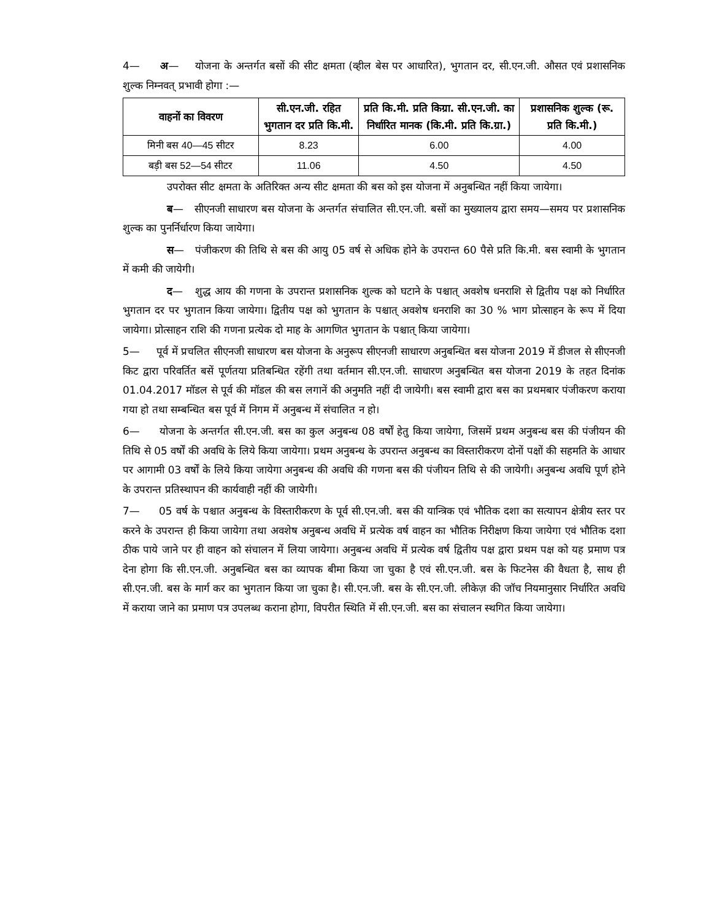4— अ— योजना के अन्तर्गत बसों की सीट क्षमता (व्हील बेस पर आधारित), भुगतान दर, सी.एन.जी. औसत एवं प्रशासनिक शुल्क निम्नवत् प्रभावी होगा :—
| वाहनों का विवरण | सी.एन.जी. रहित भुगतान दर प्रति कि.मी. | प्रति कि.मी. प्रति किग्रा. सी.एन.जी. का निर्धारित मानक (कि.मी. प्रति कि.ग्रा.) | प्रशासनिक शुल्क (रू. प्रति कि.मी.) |
| --- | --- | --- | --- |
| मिनी बस 40—45 सीटर | 8.23 | 6.00 | 4.00 |
| बड़ी बस 52—54 सीटर | 11.06 | 4.50 | 4.50 |
उपरोक्त सीट क्षमता के अतिरिक्त अन्य सीट क्षमता की बस को इस योजना में अनुबन्धित नहीं किया जायेगा।
ब— सीएनजी साधारण बस योजना के अन्तर्गत संचालित सी.एन.जी. बसों का मुख्यालय द्वारा समय—समय पर प्रशासनिक शुल्क का पुनर्निर्धारण किया जायेगा।
स— पंजीकरण की तिथि से बस की आयु 05 वर्ष से अधिक होने के उपरान्त 60 पैसे प्रति कि.मी. बस स्वामी के भुगतान में कमी की जायेगी।
द— शुद्ध आय की गणना के उपरान्त प्रशासनिक शुल्क को घटाने के पश्चात् अवशेष धनराशि से द्वितीय पक्ष को निर्धारित भुगतान दर पर भुगतान किया जायेगा। द्वितीय पक्ष को भुगतान के पश्चात् अवशेष धनराशि का 30 % भाग प्रोत्साहन के रूप में दिया जायेगा। प्रोत्साहन राशि की गणना प्रत्येक दो माह के आगणित भुगतान के पश्चात् किया जायेगा।
5— पूर्व में प्रचलित सीएनजी साधारण बस योजना के अनुरूप सीएनजी साधारण अनुबन्धित बस योजना 2019 में डीजल से सीएनजी किट द्वारा परिवर्तित बसें पूर्णतया प्रतिबन्धित रहेंगी तथा वर्तमान सी.एन.जी. साधारण अनुबन्धित बस योजना 2019 के तहत दिनांक 01.04.2017 मॉडल से पूर्व की मॉडल की बस लगानें की अनुमति नहीं दी जायेगी। बस स्वामी द्वारा बस का प्रथमबार पंजीकरण कराया गया हो तथा सम्बन्धित बस पूर्व में निगम में अनुबन्ध में संचालित न हो।
6— योजना के अन्तर्गत सी.एन.जी. बस का कुल अनुबन्ध 08 वर्षों हेतु किया जायेगा, जिसमें प्रथम अनुबन्ध बस की पंजीयन की तिथि से 05 वर्षों की अवधि के लिये किया जायेगा। प्रथम अनुबन्ध के उपरान्त अनुबन्ध का विस्तारीकरण दोनों पक्षों की सहमति के आधार पर आगामी 03 वर्षों के लिये किया जायेगा अनुबन्ध की अवधि की गणना बस की पंजीयन तिथि से की जायेगी। अनुबन्ध अवधि पूर्ण होने के उपरान्त प्रतिस्थापन की कार्यवाही नहीं की जायेगी।
7— 05 वर्ष के पश्चात अनुबन्ध के विस्तारीकरण के पूर्व सी.एन.जी. बस की यान्त्रिक एवं भौतिक दशा का सत्यापन क्षेत्रीय स्तर पर करने के उपरान्त ही किया जायेगा तथा अवशेष अनुबन्ध अवधि में प्रत्येक वर्ष वाहन का भौतिक निरीक्षण किया जायेगा एवं भौतिक दशा ठीक पाये जाने पर ही वाहन को संचालन में लिया जायेगा। अनुबन्ध अवधि में प्रत्येक वर्ष द्वितीय पक्ष द्वारा प्रथम पक्ष को यह प्रमाण पत्र देना होगा कि सी.एन.जी. अनुबन्धित बस का व्यापक बीमा किया जा चुका है एवं सी.एन.जी. बस के फिटनेस की वैधता है, साथ ही सी.एन.जी. बस के मार्ग कर का भुगतान किया जा चुका है। सी.एन.जी. बस के सी.एन.जी. लीकेज़ की जॉच नियमानुसार निर्धारित अवधि में कराया जाने का प्रमाण पत्र उपलब्ध कराना होगा, विपरीत स्थिति में सी.एन.जी. बस का संचालन स्थगित किया जायेगा।